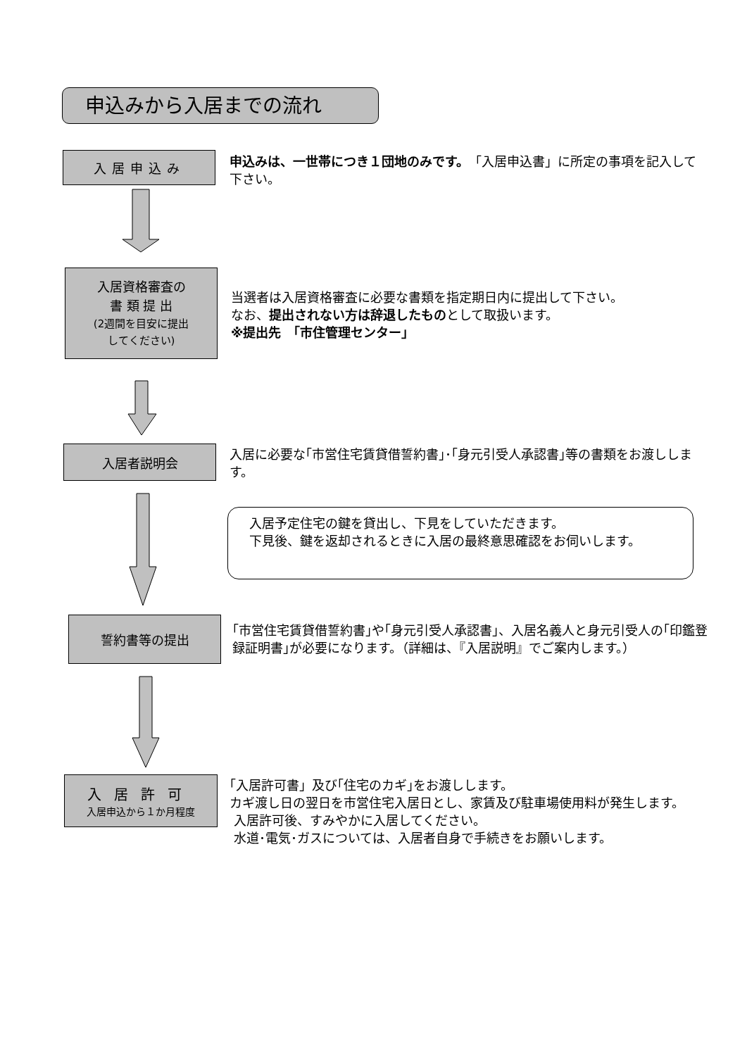申込みから入居までの流れ
入居申込み
申込みは、一世帯につき１団地のみです。「入居申込書」に所定の事項を記入して下さい。
入居資格審査の
書 類 提 出
(2週間を目安に提出
してください)
当選者は入居資格審査に必要な書類を指定期日内に提出して下さい。
なお、提出されない方は辞退したものとして取扱います。
※提出先　「市住管理センター」
入居者説明会
入居に必要な｢市営住宅賃貸借誓約書｣･｢身元引受人承認書｣等の書類をお渡しします。
入居予定住宅の鍵を貸出し、下見をしていただきます。
下見後、鍵を返却されるときに入居の最終意思確認をお伺いします。
誓約書等の提出
｢市営住宅賃貸借誓約書｣や｢身元引受人承認書｣、入居名義人と身元引受人の｢印鑑登録証明書｣が必要になります。（詳細は、『入居説明』でご案内します。）
入居許可
入居申込から１か月程度
｢入居許可書」及び｢住宅のカギ｣をお渡しします。
カギ渡し日の翌日を市営住宅入居日とし、家賃及び駐車場使用料が発生します。
入居許可後、すみやかに入居してください。
水道･電気･ガスについては、入居者自身で手続きをお願いします。